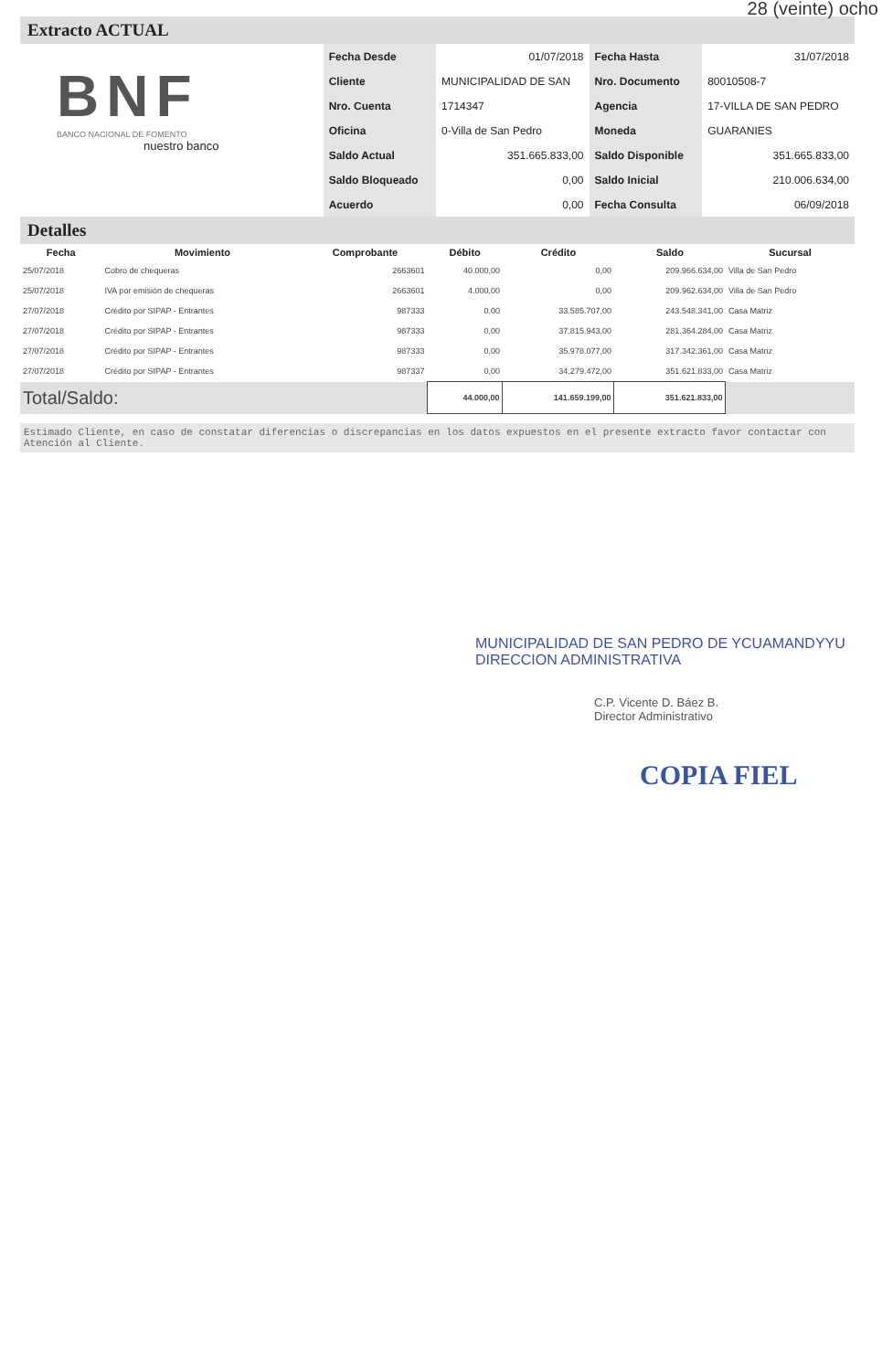28 (veinte) ocho
Extracto ACTUAL
BNF
BANCO NACIONAL DE FOMENTO
nuestro banco
| Fecha Desde | 01/07/2018 | Fecha Hasta | 31/07/2018 |
| Cliente | MUNICIPALIDAD DE SAN | Nro. Documento | 80010508-7 |
| Nro. Cuenta | 1714347 | Agencia | 17-VILLA DE SAN PEDRO |
| Oficina | 0-Villa de San Pedro | Moneda | GUARANIES |
| Saldo Actual | 351.665.833,00 | Saldo Disponible | 351.665.833,00 |
| Saldo Bloqueado | 0,00 | Saldo Inicial | 210.006.634,00 |
| Acuerdo | 0,00 | Fecha Consulta | 06/09/2018 |
Detalles
| Fecha | Movimiento | Comprobante | Débito | Crédito | Saldo | Sucursal |
| --- | --- | --- | --- | --- | --- | --- |
| 25/07/2018 | Cobro de chequeras | 2663601 | 40.000,00 | 0,00 | 209.966.634,00 | Villa de San Pedro |
| 25/07/2018 | IVA por emisión de chequeras | 2663601 | 4.000,00 | 0,00 | 209.962.634,00 | Villa de San Pedro |
| 27/07/2018 | Crédito por SIPAP - Entrantes | 987333 | 0,00 | 33.585.707,00 | 243.548.341,00 | Casa Matriz |
| 27/07/2018 | Crédito por SIPAP - Entrantes | 987333 | 0,00 | 37.815.943,00 | 281.364.284,00 | Casa Matriz |
| 27/07/2018 | Crédito por SIPAP - Entrantes | 987333 | 0,00 | 35.978.077,00 | 317.342.361,00 | Casa Matriz |
| 27/07/2018 | Crédito por SIPAP - Entrantes | 987337 | 0,00 | 34.279.472,00 | 351.621.833,00 | Casa Matriz |
| Total/Saldo: | | | 44.000,00 | 141.659.199,00 | 351.621.833,00 | |
Estimado Cliente, en caso de constatar diferencias o discrepancias en los datos expuestos en el presente extracto favor contactar con Atención al Cliente.
MUNICIPALIDAD DE SAN PEDRO DE YCUAMANDYYU DIRECCION ADMINISTRATIVA
C.P. Vicente D. Báez B.
Director Administrativo
COPIA FIEL